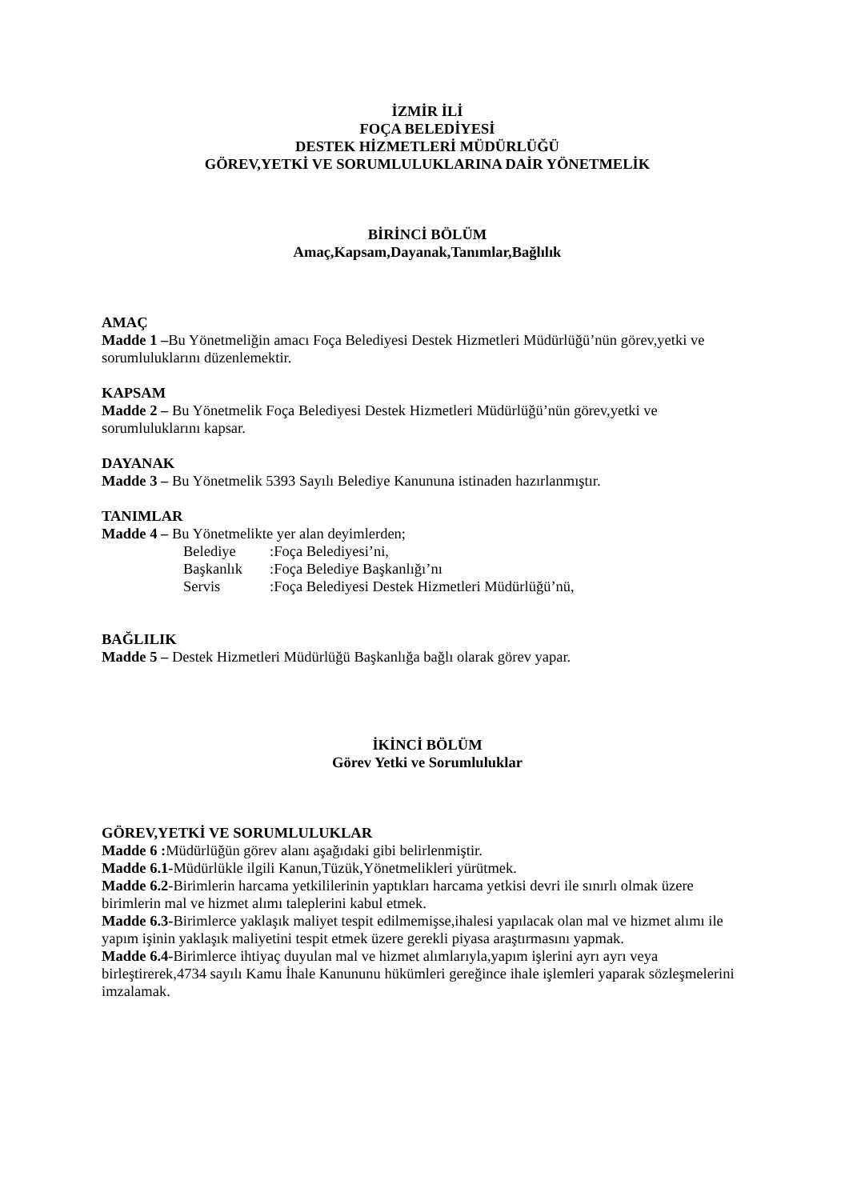İZMİR İLİ
FOÇA BELEDİYESİ
DESTEK HİZMETLERİ MÜDÜRLÜĞÜ
GÖREV,YETKİ VE SORUMLULUKLARINA DAİR YÖNETMELİK
BİRİNCİ BÖLÜM
Amaç,Kapsam,Dayanak,Tanımlar,Bağlılık
AMAÇ
Madde 1 –Bu Yönetmeliğin amacı Foça Belediyesi Destek Hizmetleri Müdürlüğü’nün görev,yetki ve sorumluluklarını düzenlemektir.
KAPSAM
Madde 2 – Bu Yönetmelik Foça Belediyesi Destek Hizmetleri Müdürlüğü’nün görev,yetki ve sorumluluklarını kapsar.
DAYANAK
Madde 3 – Bu Yönetmelik 5393 Sayılı Belediye Kanununa istinaden hazırlanmıştır.
TANIMLAR
Madde 4 – Bu Yönetmelikte yer alan deyimlerden;
Belediye :Foça Belediyesi’ni,
Başkanlık :Foça Belediye Başkanlığı’nı
Servis :Foça Belediyesi Destek Hizmetleri Müdürlüğü’nü,
BAĞLILIK
Madde 5 – Destek Hizmetleri Müdürlüğü Başkanlığa bağlı olarak görev yapar.
İKİNCİ BÖLÜM
Görev Yetki ve Sorumluluklar
GÖREV,YETKİ VE SORUMLULUKLAR
Madde 6 : Müdürlüğün görev alanı aşağıdaki gibi belirlenmiştir.
Madde 6.1-Müdürlükle ilgili Kanun,Tüzük,Yönetmelikleri yürütmek.
Madde 6.2-Birimlerin harcama yetkililerinin yaptıkları harcama yetkisi devri ile sınırlı olmak üzere birimlerin mal ve hizmet alımı taleplerini kabul etmek.
Madde 6.3-Birimlerce yaklaşık maliyet tespit edilmemişse,ihalesi yapılacak olan mal ve hizmet alımı ile yapım işinin yaklaşık maliyetini tespit etmek üzere gerekli piyasa araştırmasını yapmak.
Madde 6.4-Birimlerce ihtiyaç duyulan mal ve hizmet alımlarıyla,yapım işlerini ayrı ayrı veya birleştirerek,4734 sayılı Kamu İhale Kanununu hükümleri gereğince ihale işlemleri yaparak sözleşmelerini imzalamak.